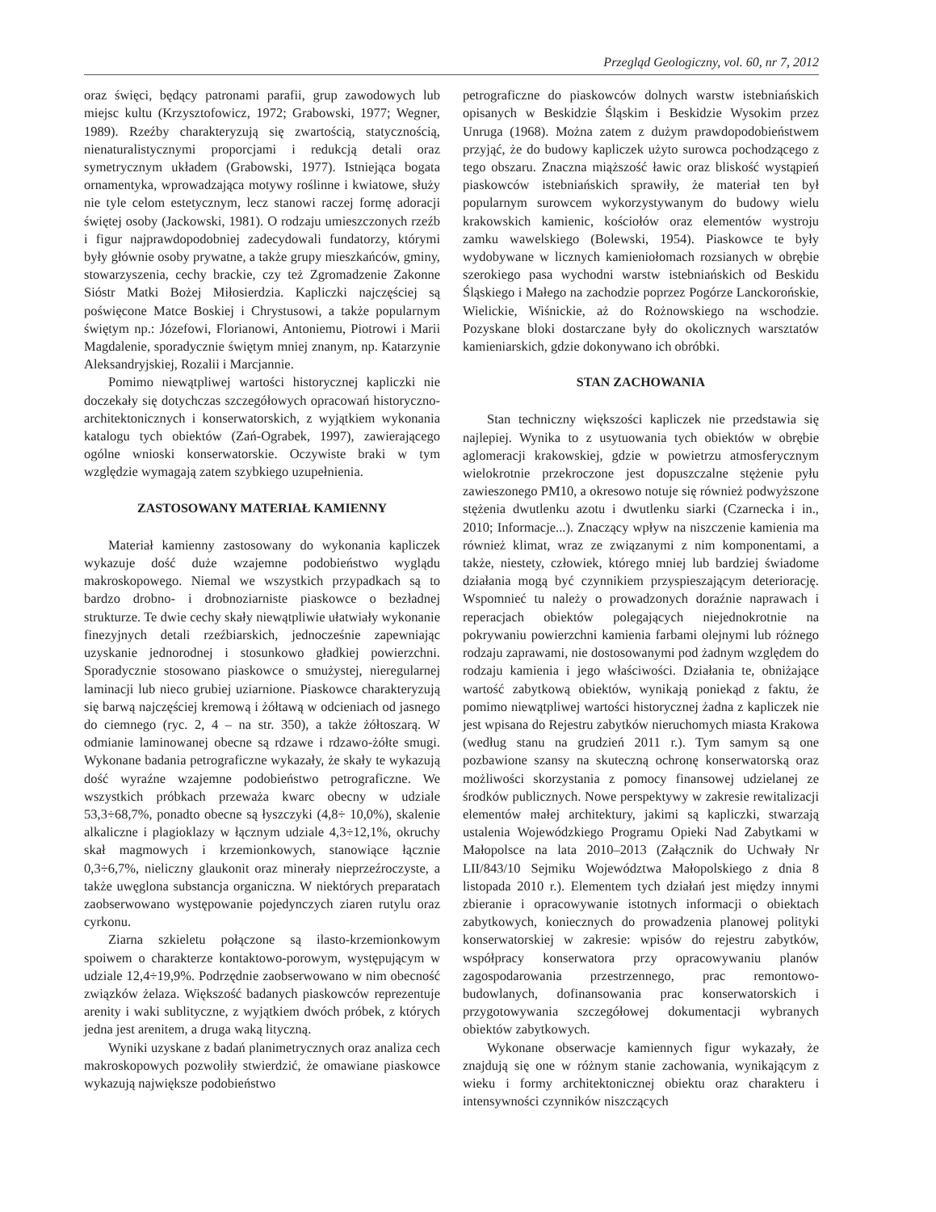Przegląd Geologiczny, vol. 60, nr 7, 2012
oraz święci, będący patronami parafii, grup zawodowych lub miejsc kultu (Krzysztofowicz, 1972; Grabowski, 1977; Wegner, 1989). Rzeźby charakteryzują się zwartością, statycznością, nienaturalistycznymi proporcjami i redukcją detali oraz symetrycznym układem (Grabowski, 1977). Istniejąca bogata ornamentyka, wprowadzająca motywy roślinne i kwiatowe, służy nie tyle celom estetycznym, lecz stanowi raczej formę adoracji świętej osoby (Jackowski, 1981). O rodzaju umieszczonych rzeźb i figur najprawdopodobniej zadecydowali fundatorzy, którymi były głównie osoby prywatne, a także grupy mieszkańców, gminy, stowarzyszenia, cechy brackie, czy też Zgromadzenie Zakonne Sióstr Matki Bożej Miłosierdzia. Kapliczki najczęściej są poświęcone Matce Boskiej i Chrystusowi, a także popularnym świętym np.: Józefowi, Florianowi, Antoniemu, Piotrowi i Marii Magdalenie, sporadycznie świętym mniej znanym, np. Katarzynie Aleksandryjskiej, Rozalii i Marcjannie.
Pomimo niewątpliwej wartości historycznej kapliczki nie doczekały się dotychczas szczegółowych opracowań historyczno-architektonicznych i konserwatorskich, z wyjątkiem wykonania katalogu tych obiektów (Zań-Ograbek, 1997), zawierającego ogólne wnioski konserwatorskie. Oczywiste braki w tym względzie wymagają zatem szybkiego uzupełnienia.
ZASTOSOWANY MATERIAŁ KAMIENNY
Materiał kamienny zastosowany do wykonania kapliczek wykazuje dość duże wzajemne podobieństwo wyglądu makroskopowego. Niemal we wszystkich przypadkach są to bardzo drobno- i drobnoziarniste piaskowce o bezładnej strukturze. Te dwie cechy skały niewątpliwie ułatwiały wykonanie finezyjnych detali rzeźbiarskich, jednocześnie zapewniając uzyskanie jednorodnej i stosunkowo gładkiej powierzchni. Sporadycznie stosowano piaskowce o smużystej, nieregularnej laminacji lub nieco grubiej uziarnione. Piaskowce charakteryzują się barwą najczęściej kremową i żółtawą w odcieniach od jasnego do ciemnego (ryc. 2, 4 – na str. 350), a także żółtoszarą. W odmianie laminowanej obecne są rdzawe i rdzawo-żółte smugi. Wykonane badania petrograficzne wykazały, że skały te wykazują dość wyraźne wzajemne podobieństwo petrograficzne. We wszystkich próbkach przeważa kwarc obecny w udziale 53,3÷68,7%, ponadto obecne są łyszczyki (4,8÷ 10,0%), skalenie alkaliczne i plagioklazy w łącznym udziale 4,3÷12,1%, okruchy skał magmowych i krzemionkowych, stanowiące łącznie 0,3÷6,7%, nieliczny glaukonit oraz minerały nieprzeźroczyste, a także uwęglona substancja organiczna. W niektórych preparatach zaobserwowano występowanie pojedynczych ziaren rutylu oraz cyrkonu.
Ziarna szkieletu połączone są ilasto-krzemionkowym spoiwem o charakterze kontaktowo-porowym, występującym w udziale 12,4÷19,9%. Podrzędnie zaobserwowano w nim obecność związków żelaza. Większość badanych piaskowców reprezentuje arenity i waki sublityczne, z wyjątkiem dwóch próbek, z których jedna jest arenitem, a druga waką lityczną.
Wyniki uzyskane z badań planimetrycznych oraz analiza cech makroskopowych pozwoliły stwierdzić, że omawiane piaskowce wykazują największe podobieństwo
petrograficzne do piaskowców dolnych warstw istebniańskich opisanych w Beskidzie Śląskim i Beskidzie Wysokim przez Unruga (1968). Można zatem z dużym prawdopodobieństwem przyjąć, że do budowy kapliczek użyto surowca pochodzącego z tego obszaru. Znaczna miąższość ławic oraz bliskość wystąpień piaskowców istebniańskich sprawiły, że materiał ten był popularnym surowcem wykorzystywanym do budowy wielu krakowskich kamienic, kościołów oraz elementów wystroju zamku wawelskiego (Bolewski, 1954). Piaskowce te były wydobywane w licznych kamieniołomach rozsianych w obrębie szerokiego pasa wychodni warstw istebniańskich od Beskidu Śląskiego i Małego na zachodzie poprzez Pogórze Lanckorońskie, Wielickie, Wiśnickie, aż do Rożnowskiego na wschodzie. Pozyskane bloki dostarczane były do okolicznych warsztatów kamieniarskich, gdzie dokonywano ich obróbki.
STAN ZACHOWANIA
Stan techniczny większości kapliczek nie przedstawia się najlepiej. Wynika to z usytuowania tych obiektów w obrębie aglomeracji krakowskiej, gdzie w powietrzu atmosferycznym wielokrotnie przekroczone jest dopuszczalne stężenie pyłu zawieszonego PM10, a okresowo notuje się również podwyższone stężenia dwutlenku azotu i dwutlenku siarki (Czarnecka i in., 2010; Informacje...). Znaczący wpływ na niszczenie kamienia ma również klimat, wraz ze związanymi z nim komponentami, a także, niestety, człowiek, którego mniej lub bardziej świadome działania mogą być czynnikiem przyspieszającym deteriorację. Wspomnieć tu należy o prowadzonych doraźnie naprawach i reperacjach obiektów polegających niejednokrotnie na pokrywaniu powierzchni kamienia farbami olejnymi lub różnego rodzaju zaprawami, nie dostosowanymi pod żadnym względem do rodzaju kamienia i jego właściwości. Działania te, obniżające wartość zabytkową obiektów, wynikają poniekąd z faktu, że pomimo niewątpliwej wartości historycznej żadna z kapliczek nie jest wpisana do Rejestru zabytków nieruchomych miasta Krakowa (według stanu na grudzień 2011 r.). Tym samym są one pozbawione szansy na skuteczną ochronę konserwatorską oraz możliwości skorzystania z pomocy finansowej udzielanej ze środków publicznych. Nowe perspektywy w zakresie rewitalizacji elementów małej architektury, jakimi są kapliczki, stwarzają ustalenia Wojewódzkiego Programu Opieki Nad Zabytkami w Małopolsce na lata 2010–2013 (Załącznik do Uchwały Nr LII/843/10 Sejmiku Województwa Małopolskiego z dnia 8 listopada 2010 r.). Elementem tych działań jest między innymi zbieranie i opracowywanie istotnych informacji o obiektach zabytkowych, koniecznych do prowadzenia planowej polityki konserwatorskiej w zakresie: wpisów do rejestru zabytków, współpracy konserwatora przy opracowywaniu planów zagospodarowania przestrzennego, prac remontowo-budowlanych, dofinansowania prac konserwatorskich i przygotowywania szczegółowej dokumentacji wybranych obiektów zabytkowych.
Wykonane obserwacje kamiennych figur wykazały, że znajdują się one w różnym stanie zachowania, wynikającym z wieku i formy architektonicznej obiektu oraz charakteru i intensywności czynników niszczących